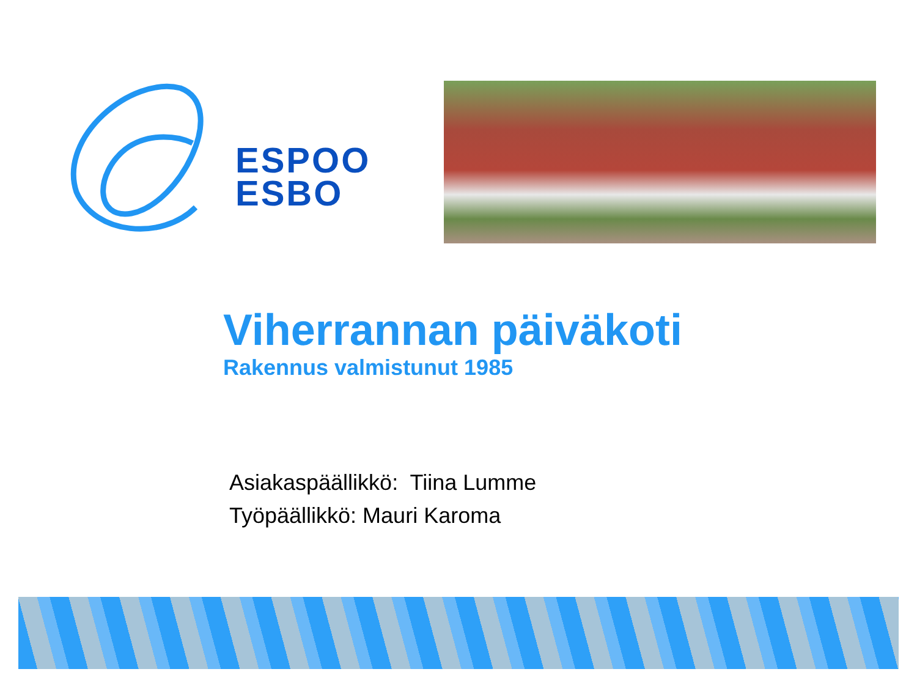ESPOO
ESBO
Viherrannan päiväkoti
Rakennus valmistunut 1985
Asiakaspäällikkö: Tiina Lumme
Työpäällikkö: Mauri Karoma